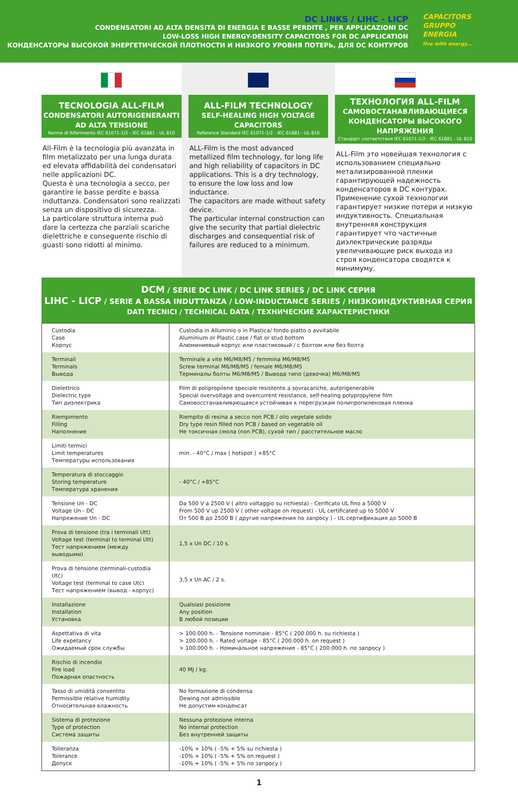DC LINKS / LIHC - LICP
CONDENSATORI AD ALTA DENSITÀ DI ENERGIA E BASSE PERDITE , PER APPLICAZIONI DC
LOW-LOSS HIGH ENERGY-DENSITY CAPACITORS FOR DC APPLICATION
КОНДЕНСАТОРЫ ВЫСОКОЙ ЭНЕРГЕТИЧЕСКОЙ ПЛОТНОСТИ И НИЗКОГО УРОВНЯ ПОТЕРЬ, ДЛЯ DC КОНТУРОВ
CAPACITORS GRUPPO ENERGIA
live with energy...
TECNOLOGIA ALL-FILM
CONDENSATORI AUTORIGENERANTI
AD ALTA TENSIONE
Norme di Riferimento IEC 61071-1/2 - IEC 61881 - UL 810
All-Film è la tecnologia più avanzata in film metalizzato per una lunga durata ed elevata affidabilità dei condensatori nelle applicazioni DC.
Questa è una tecnologia a secco, per garantire le basse perdite e bassa induttanza. Condensatori sono realizzati senza un dispositivo di sicurezza.
La particolare struttura interna può dare la certezza che parziali scariche dielettriche e conseguente rischio di guasti sono ridotti al minimo.
ALL-FILM TECHNOLOGY
SELF-HEALING HIGH VOLTAGE
CAPACITORS
Reference Standard IEC 61071-1/2 - IEC 61881 - UL 810
ALL-Film is the most advanced metallized film technology, for long life and high reliability of capacitors in DC applications. This is a dry technology, to ensure the low loss and low inductance.
The capacitors are made without safety device.
The particular internal construction can give the security that partial dielectric discharges and consequential risk of failures are reduced to a minimum.
ТЕХНОЛОГИЯ ALL-FILM
САМОВОСТАНАВЛИВАЮЩИЕСЯ КОНДЕНСАТОРЫ ВЫСОКОГО НАПРЯЖЕНИЯ
Стандарт соответствия IEC 61071-1/2 - IEC 61881 - UL 810
ALL-Film это новейшая технология с использованием специально метализированной пленки гарантирующей надежность конденсаторов в DC контурах. Применение сухой технологии гарантирует низкие потери и низкую индуктивность. Специальная внутренняя конструкция гарантирует что частичные диэлектрические разряды увеличивающие риск выхода из строя конденсатора сводятся к минимуму.
DCM / SERIE DC LINK / DC LINK SERIES / DC LINK СЕРИЯ
LIHC - LICP / SERIE A BASSA INDUTTANZA / LOW-INDUCTANCE SERIES / НИЗКОИНДУКТИВНАЯ СЕРИЯ
DATI TECNICI / TECHNICAL DATA / ТЕХНИЧЕСКИЕ ХАРАКТЕРИСТИКИ
| Custodia Case Корпус | Custodia in Alluminio o in Plastica/ fondo piatto o avvitabile Aluminium or Plastic case / flat or stud bottom Алюминиевый корпус или пластиковый / с болтом или без болта |
| Terminali Terminals Вывода | Terminale a vite M6/M8/M5 / femmina M6/M8/M5 Screw terminal M6/M8/M5 / female M6/M8/M5 Терминалы болты M6/M8/M5 / Вывода типо (девочка) M6/M8/M5 |
| Dielettrico Dielectric type Тип диэлектрика | Film di polipropilene speciale resistente a sovracariche, autorigenerabile Special overvoltage and overcurrent resistance, self-healing polypropylene film Самовосстанавливающаяся устойчивая к перегрузкам полипропиленовая пленка |
| Riempimento Filling Наполнение | Riempito di resina a secco non PCB / olio vegetale solido Dry type resin filled non PCB / based on vegetable oil Не токсичная смола (non PCB), сухой тип / расстительное масло |
| Limiti termici Limit temperatures Температуры использования | min. - 40°C / max ( hotspot ) +85°C |
| Temperatura di stoccaggio Storing temperature Температура хранения | - 40°C / +85°C |
| Tensione Un - DC Voltage Un - DC Напряжение Un - DC | Da 500 V a 2500 V ( altro voltaggio su richiesta) - Cerificato UL fino a 5000 V From 500 V up 2500 V ( other voltage on request) - UL certificated up to 5000 V От 500 В до 2500 В ( другие напряжения по запросу ) - UL сертификация до 5000 В |
| Prova di tensione (tra i terminali Utt) Voltage test (terminal to terminal Utt) Тест напряжением (между выводыми) | 1,5 x Un DC / 10 s. |
| Prova di tensione (terminali-custodia Utc) Voltage test (terminal to case Utc) Тест напряжением (вывод - корпус) | 3,5 x Un AC / 2 s. |
| Installazione Installation Установка | Qualsiasi posizione Any position В любой позиции |
| Aspettativa di vita Life expetancy Ожидаемый срок службы | > 100.000 h. - Tensione nominale - 85°C ( 200.000 h. su richiesta ) > 100.000 h. - Rated voltage - 85°C ( 200.000 h. on request ) > 100.000 h. - Номинальное напряжение - 85°C ( 200.000 h. по запросу ) |
| Rischio di incendio Fire load Пожарная опастность | 40 MJ / kg. |
| Tasso di umidità consentito Permissible relative humidity Относительная влажность | No formazione di condensa Dewing not admissible Не допустим конденсат |
| Sistema di protezione Type of protection Система защиты | Nessuna protezione interna No internal protection Без внутренней защиты |
| Tolleranza Tolerance Допуск | -10% + 10% ( -5% + 5% su richiesta ) -10% + 10% ( -5% + 5% on request ) -10% + 10% ( -5% + 5% по запросу ) |
1